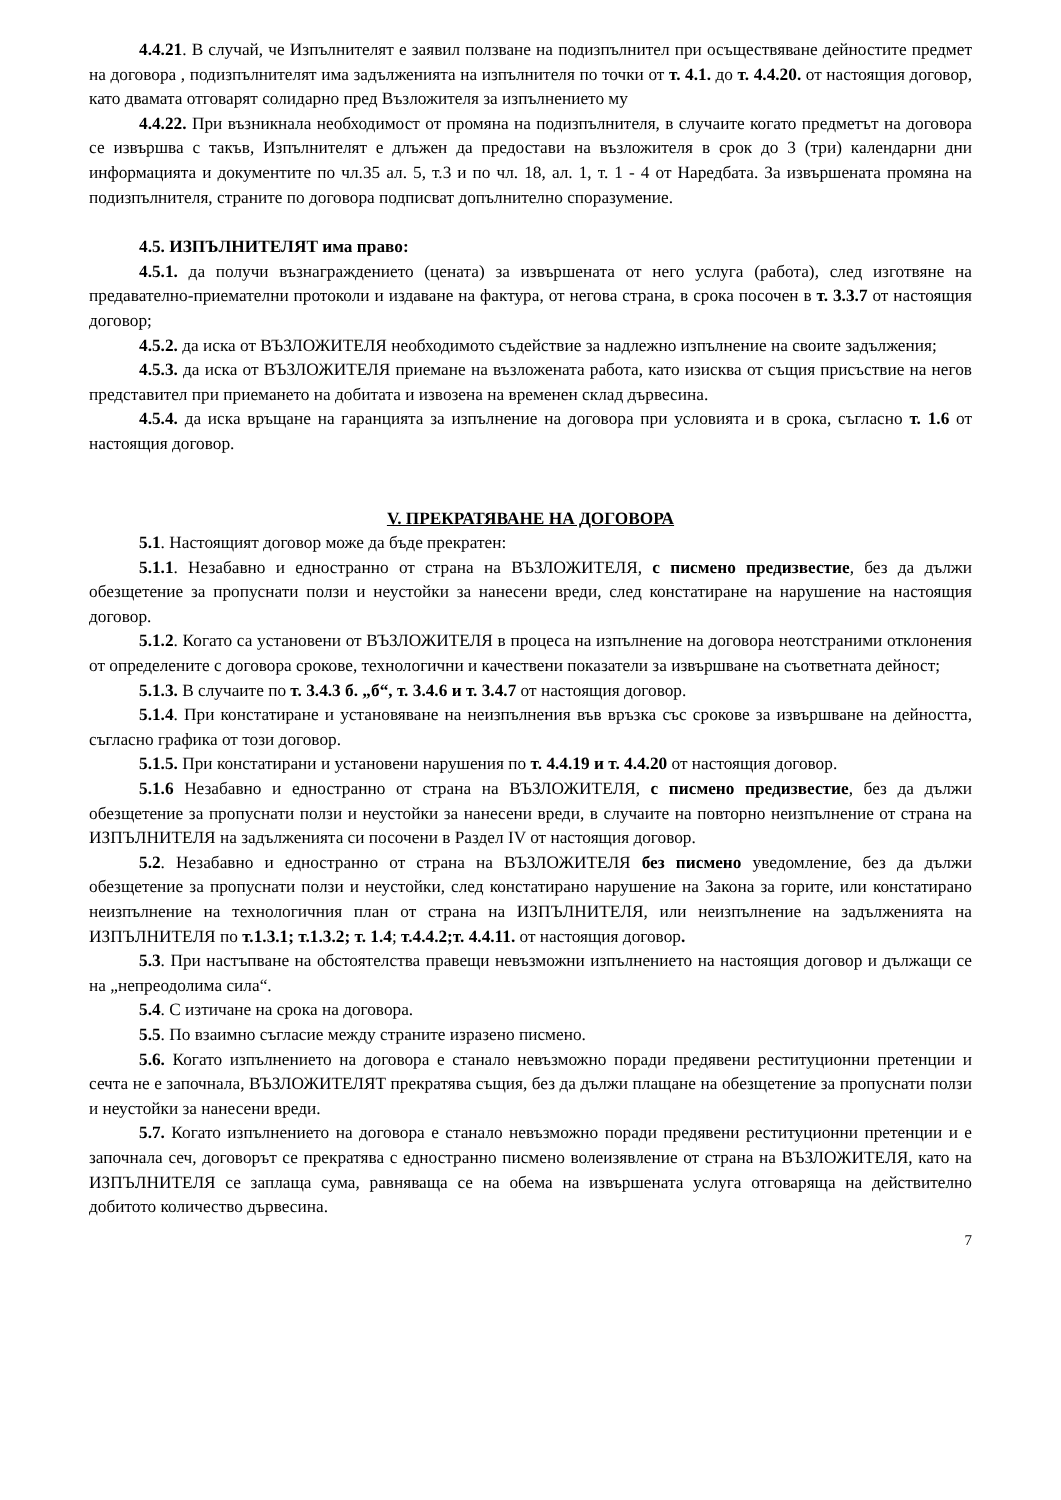4.4.21. В случай, че Изпълнителят е заявил ползване на подизпълнител при осъществяване дейностите предмет на договора , подизпълнителят има задълженията на изпълнителя по точки от т. 4.1. до т. 4.4.20. от настоящия договор, като двамата отговарят солидарно пред Възложителя за изпълнението му
4.4.22. При възникнала необходимост от промяна на подизпълнителя, в случаите когато предметът на договора се извършва с такъв, Изпълнителят е длъжен да предостави на възложителя в срок до 3 (три) календарни дни информацията и документите по чл.35 ал. 5, т.3 и по чл. 18, ал. 1, т. 1 - 4 от Наредбата. За извършената промяна на подизпълнителя, страните по договора подписват допълнително споразумение.
4.5. ИЗПЪЛНИТЕЛЯТ има право:
4.5.1. да получи възнаграждението (цената) за извършената от него услуга (работа), след изготвяне на предавателно-приемателни протоколи и издаване на фактура, от негова страна, в срока посочен в т. 3.3.7 от настоящия договор;
4.5.2. да иска от ВЪЗЛОЖИТЕЛЯ необходимото съдействие за надлежно изпълнение на своите задължения;
4.5.3. да иска от ВЪЗЛОЖИТЕЛЯ приемане на възложената работа, като изисква от същия присъствие на негов представител при приемането на добитата и извозена на временен склад дървесина.
4.5.4. да иска връщане на гаранцията за изпълнение на договора при условията и в срока, съгласно т. 1.6 от настоящия договор.
V. ПРЕКРАТЯВАНЕ НА ДОГОВОРА
5.1. Настоящият договор може да бъде прекратен:
5.1.1. Незабавно и едностранно от страна на ВЪЗЛОЖИТЕЛЯ, с писмено предизвестие, без да дължи обезщетение за пропуснати ползи и неустойки за нанесени вреди, след констатиране на нарушение на настоящия договор.
5.1.2. Когато са установени от ВЪЗЛОЖИТЕЛЯ в процеса на изпълнение на договора неотстраними отклонения от определените с договора срокове, технологични и качествени показатели за извършване на съответната дейност;
5.1.3. В случаите по т. 3.4.3 б. „б“, т. 3.4.6 и т. 3.4.7 от настоящия договор.
5.1.4. При констатиране и установяване на неизпълнения във връзка със срокове за извършване на дейността, съгласно графика от този договор.
5.1.5. При констатирани и установени нарушения по т. 4.4.19 и т. 4.4.20 от настоящия договор.
5.1.6 Незабавно и едностранно от страна на ВЪЗЛОЖИТЕЛЯ, с писмено предизвестие, без да дължи обезщетение за пропуснати ползи и неустойки за нанесени вреди, в случаите на повторно неизпълнение от страна на ИЗПЪЛНИТЕЛЯ на задълженията си посочени в Раздел IV от настоящия договор.
5.2. Незабавно и едностранно от страна на ВЪЗЛОЖИТЕЛЯ без писмено уведомление, без да дължи обезщетение за пропуснати ползи и неустойки, след констатирано нарушение на Закона за горите, или констатирано неизпълнение на технологичния план от страна на ИЗПЪЛНИТЕЛЯ, или неизпълнение на задълженията на ИЗПЪЛНИТЕЛЯ по т.1.3.1; т.1.3.2; т. 1.4; т.4.4.2;т. 4.4.11. от настоящия договор.
5.3. При настъпване на обстоятелства правещи невъзможни изпълнението на настоящия договор и дължащи се на „непреодолима сила“.
5.4. С изтичане на срока на договора.
5.5. По взаимно съгласие между страните изразено писмено.
5.6. Когато изпълнението на договора е станало невъзможно поради предявени реституционни претенции и сечта не е започнала, ВЪЗЛОЖИТЕЛЯТ прекратява същия, без да дължи плащане на обезщетение за пропуснати ползи и неустойки за нанесени вреди.
5.7. Когато изпълнението на договора е станало невъзможно поради предявени реституционни претенции и е започнала сеч, договорът се прекратява с едностранно писмено волеизявление от страна на ВЪЗЛОЖИТЕЛЯ, като на ИЗПЪЛНИТЕЛЯ се заплаща сума, равняваща се на обема на извършената услуга отговаряща на действително добитото количество дървесина.
7